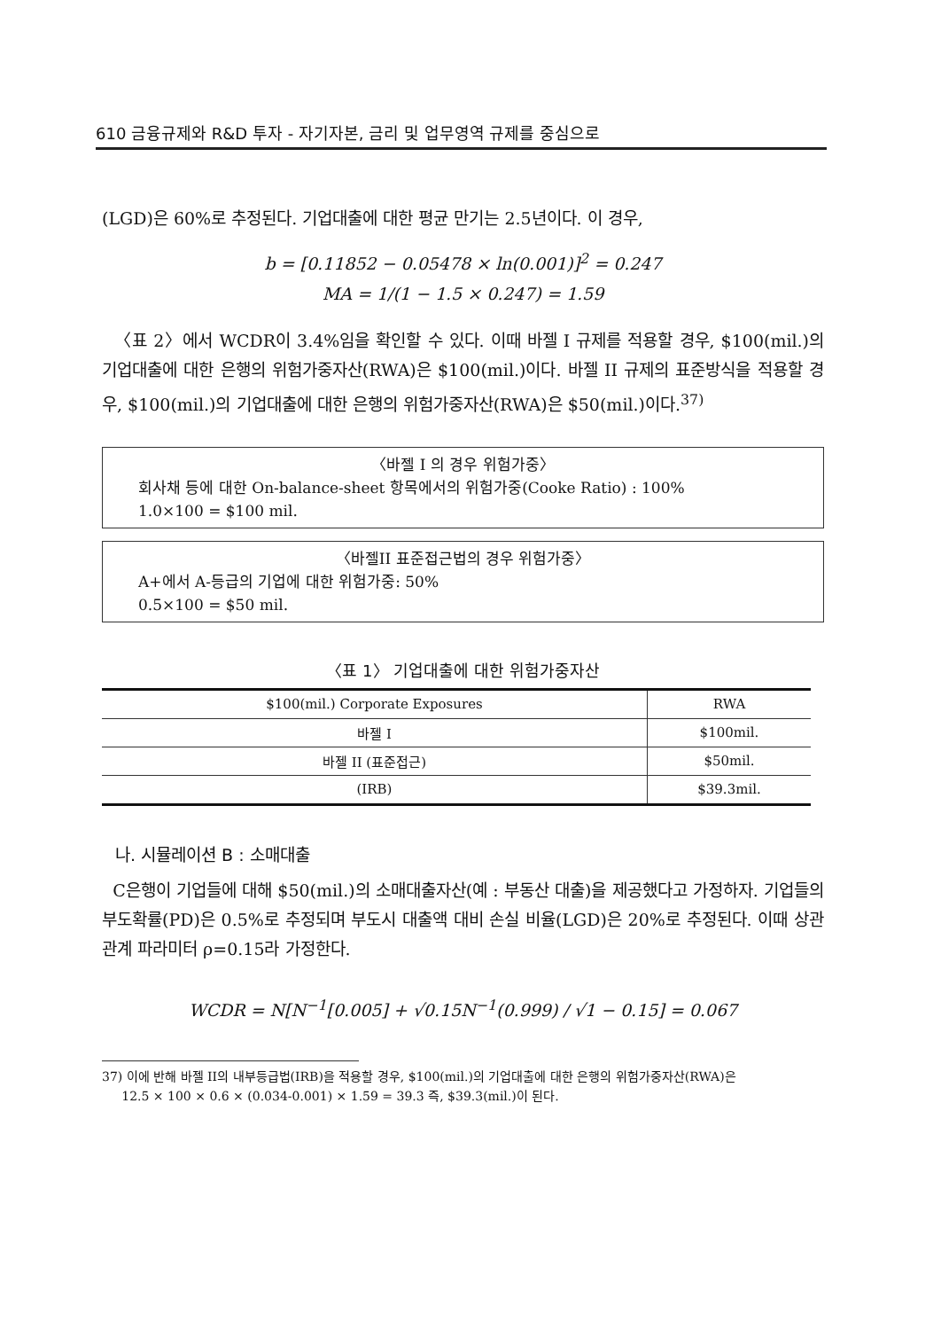610 금융규제와 R&D 투자 - 자기자본, 금리 및 업무영역 규제를 중심으로
(LGD)은 60%로 추정된다. 기업대출에 대한 평균 만기는 2.5년이다. 이 경우,
b = [0.11852 − 0.05478 × ln(0.001)]<sup>2</sup> = 0.247
MA = 1/(1 − 1.5 × 0.247) = 1.59
〈표 2〉에서 WCDR이 3.4%임을 확인할 수 있다. 이때 바젤 I 규제를 적용할 경우, $100(mil.)의 기업대출에 대한 은행의 위험가중자산(RWA)은 $100(mil.)이다. 바젤 II 규제의 표준방식을 적용할 경우, $100(mil.)의 기업대출에 대한 은행의 위험가중자산(RWA)은 $50(mil.)이다.<sup>37)</sup>
〈바젤 I 의 경우 위험가중〉
회사채 등에 대한 On-balance-sheet 항목에서의 위험가중(Cooke Ratio) : 100%
1.0×100 = $100 mil.
〈바젤II 표준접근법의 경우 위험가중〉
A+에서 A-등급의 기업에 대한 위험가중: 50%
0.5×100 = $50 mil.
〈표 1〉 기업대출에 대한 위험가중자산
| $100(mil.) Corporate Exposures | RWA |
| --- | --- |
| 바젤 I | $100mil. |
| 바젤 II (표준접근) | $50mil. |
| (IRB) | $39.3mil. |
나. 시뮬레이션 B : 소매대출
C은행이 기업들에 대해 $50(mil.)의 소매대출자산(예 : 부동산 대출)을 제공했다고 가정하자. 기업들의 부도확률(PD)은 0.5%로 추정되며 부도시 대출액 대비 손실 비율(LGD)은 20%로 추정된다. 이때 상관관계 파라미터 ρ=0.15라 가정한다.
WCDR = N[N<sup>−1</sup>[0.005] + √0.15N<sup>−1</sup>(0.999) / √1 − 0.15] = 0.067
37) 이에 반해 바젤 II의 내부등급법(IRB)을 적용할 경우, $100(mil.)의 기업대출에 대한 은행의 위험가중자산(RWA)은
12.5 × 100 × 0.6 × (0.034-0.001) × 1.59 = 39.3 즉, $39.3(mil.)이 된다.